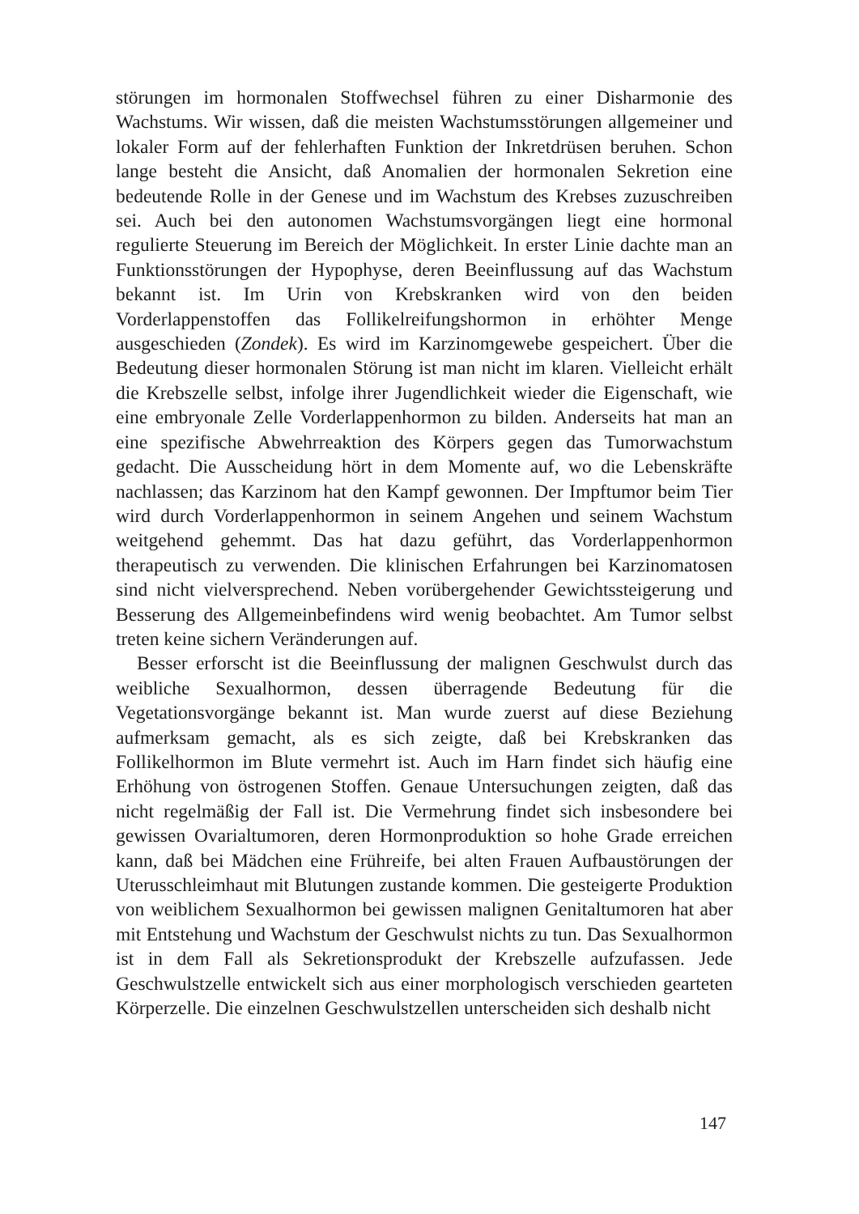störungen im hormonalen Stoffwechsel führen zu einer Disharmonie des Wachstums. Wir wissen, daß die meisten Wachstumsstörungen allgemeiner und lokaler Form auf der fehlerhaften Funktion der Inkretdrüsen beruhen. Schon lange besteht die Ansicht, daß Anomalien der hormonalen Sekretion eine bedeutende Rolle in der Genese und im Wachstum des Krebses zuzuschreiben sei. Auch bei den autonomen Wachstumsvorgängen liegt eine hormonal regulierte Steuerung im Bereich der Möglichkeit. In erster Linie dachte man an Funktionsstörungen der Hypophyse, deren Beeinflussung auf das Wachstum bekannt ist. Im Urin von Krebskranken wird von den beiden Vorderlappenstoffen das Follikelreifungshormon in erhöhter Menge ausgeschieden (Zondek). Es wird im Karzinomgewebe gespeichert. Über die Bedeutung dieser hormonalen Störung ist man nicht im klaren. Vielleicht erhält die Krebszelle selbst, infolge ihrer Jugendlichkeit wieder die Eigenschaft, wie eine embryonale Zelle Vorderlappenhormon zu bilden. Anderseits hat man an eine spezifische Abwehrreaktion des Körpers gegen das Tumorwachstum gedacht. Die Ausscheidung hört in dem Momente auf, wo die Lebenskräfte nachlassen; das Karzinom hat den Kampf gewonnen. Der Impftumor beim Tier wird durch Vorderlappenhormon in seinem Angehen und seinem Wachstum weitgehend gehemmt. Das hat dazu geführt, das Vorderlappenhormon therapeutisch zu verwenden. Die klinischen Erfahrungen bei Karzinomatosen sind nicht vielversprechend. Neben vorübergehender Gewichtssteigerung und Besserung des Allgemeinbefindens wird wenig beobachtet. Am Tumor selbst treten keine sichern Veränderungen auf.
Besser erforscht ist die Beeinflussung der malignen Geschwulst durch das weibliche Sexualhormon, dessen überragende Bedeutung für die Vegetationsvorgänge bekannt ist. Man wurde zuerst auf diese Beziehung aufmerksam gemacht, als es sich zeigte, daß bei Krebskranken das Follikelhormon im Blute vermehrt ist. Auch im Harn findet sich häufig eine Erhöhung von östrogenen Stoffen. Genaue Untersuchungen zeigten, daß das nicht regelmäßig der Fall ist. Die Vermehrung findet sich insbesondere bei gewissen Ovarialtumoren, deren Hormonproduktion so hohe Grade erreichen kann, daß bei Mädchen eine Frühreife, bei alten Frauen Aufbaustörungen der Uterusschleimhaut mit Blutungen zustande kommen. Die gesteigerte Produktion von weiblichem Sexualhormon bei gewissen malignen Genitaltumoren hat aber mit Entstehung und Wachstum der Geschwulst nichts zu tun. Das Sexualhormon ist in dem Fall als Sekretionsprodukt der Krebszelle aufzufassen. Jede Geschwulstzelle entwickelt sich aus einer morphologisch verschieden gearteten Körperzelle. Die einzelnen Geschwulstzellen unterscheiden sich deshalb nicht
147